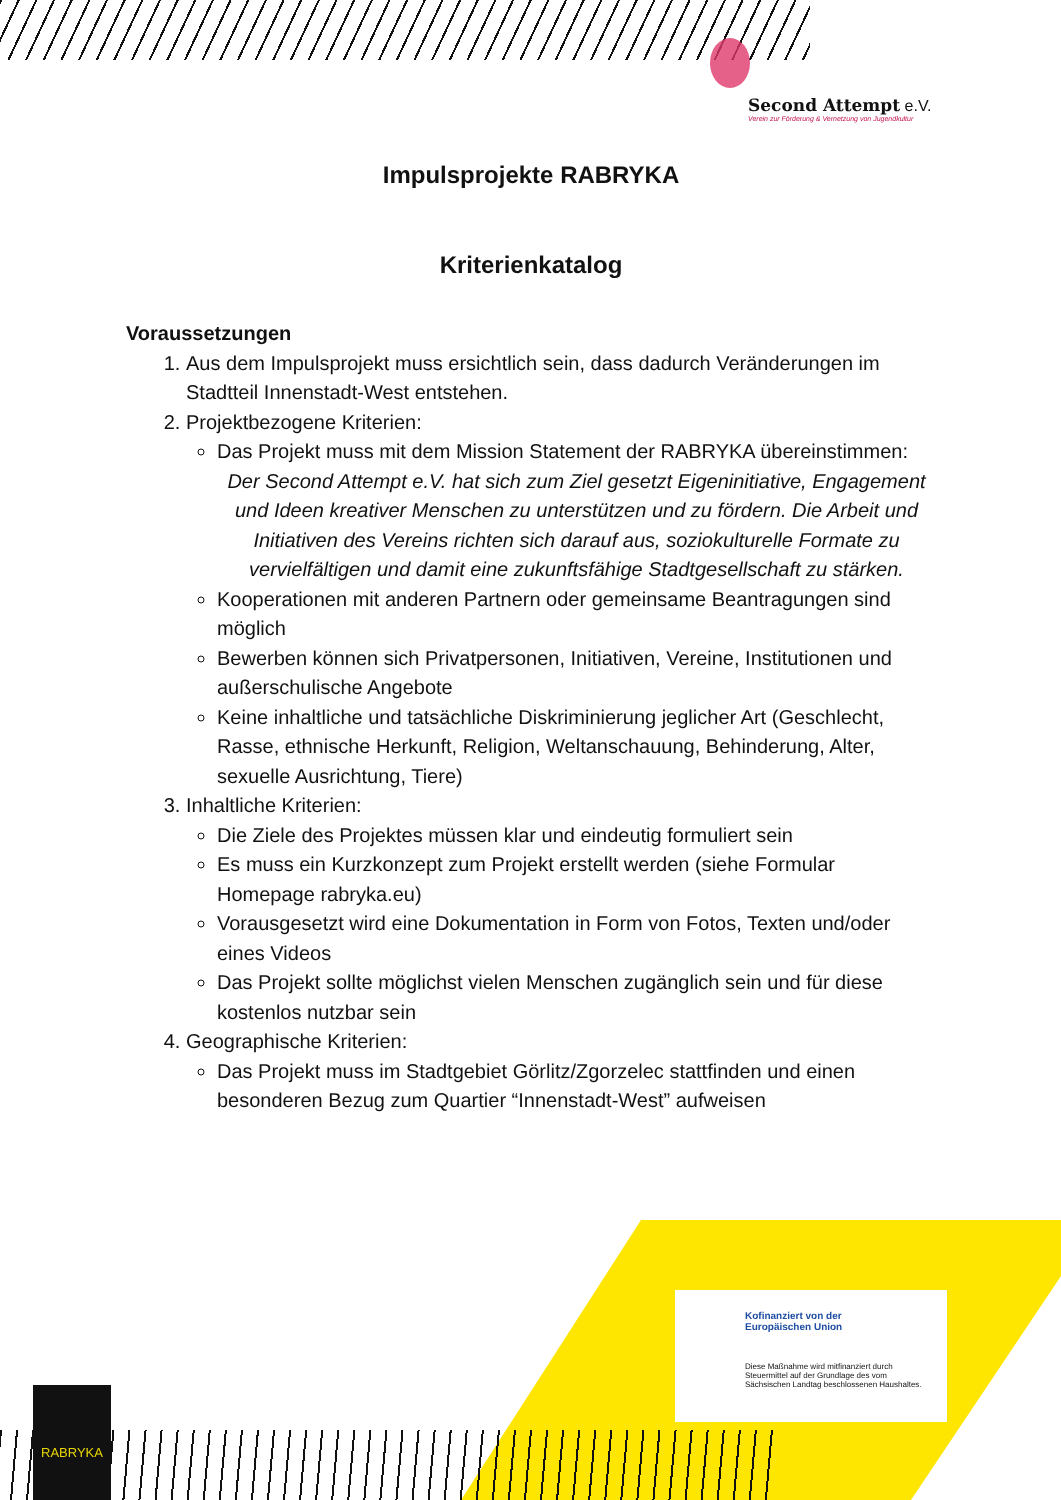Second Attempt e.V.
Verein zur Förderung & Vernetzung von Jugendkultur
Impulsprojekte RABRYKA
Kriterienkatalog
Voraussetzungen
1. Aus dem Impulsprojekt muss ersichtlich sein, dass dadurch Veränderungen im Stadtteil Innenstadt-West entstehen.
2. Projektbezogene Kriterien:
Das Projekt muss mit dem Mission Statement der RABRYKA übereinstimmen:
Der Second Attempt e.V. hat sich zum Ziel gesetzt Eigeninitiative, Engagement und Ideen kreativer Menschen zu unterstützen und zu fördern. Die Arbeit und Initiativen des Vereins richten sich darauf aus, soziokulturelle Formate zu vervielfältigen und damit eine zukunftsfähige Stadtgesellschaft zu stärken.
Kooperationen mit anderen Partnern oder gemeinsame Beantragungen sind möglich
Bewerben können sich Privatpersonen, Initiativen, Vereine, Institutionen und außerschulische Angebote
Keine inhaltliche und tatsächliche Diskriminierung jeglicher Art (Geschlecht, Rasse, ethnische Herkunft, Religion, Weltanschauung, Behinderung, Alter, sexuelle Ausrichtung, Tiere)
3. Inhaltliche Kriterien:
Die Ziele des Projektes müssen klar und eindeutig formuliert sein
Es muss ein Kurzkonzept zum Projekt erstellt werden (siehe Formular Homepage rabryka.eu)
Vorausgesetzt wird eine Dokumentation in Form von Fotos, Texten und/oder eines Videos
Das Projekt sollte möglichst vielen Menschen zugänglich sein und für diese kostenlos nutzbar sein
4. Geographische Kriterien:
Das Projekt muss im Stadtgebiet Görlitz/Zgorzelec stattfinden und einen besonderen Bezug zum Quartier “Innenstadt-West” aufweisen
RABRYKA
Kofinanziert von der
Europäischen Union
Diese Maßnahme wird mitfinanziert durch Steuermittel auf der Grundlage des vom Sächsischen Landtag beschlossenen Haushaltes.